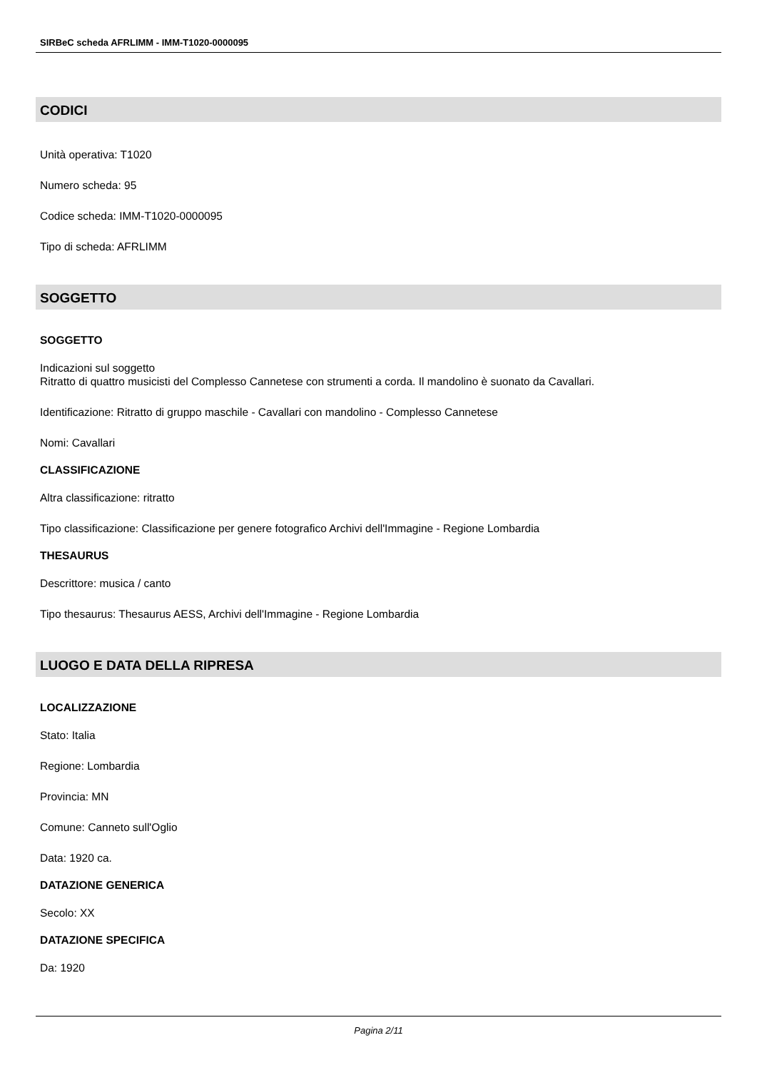SIRBeC scheda AFRLIMM - IMM-T1020-0000095
CODICI
Unità operativa: T1020
Numero scheda: 95
Codice scheda: IMM-T1020-0000095
Tipo di scheda: AFRLIMM
SOGGETTO
SOGGETTO
Indicazioni sul soggetto
Ritratto di quattro musicisti del Complesso Cannetese con strumenti a corda. Il mandolino è suonato da Cavallari.
Identificazione: Ritratto di gruppo maschile - Cavallari con mandolino - Complesso Cannetese
Nomi: Cavallari
CLASSIFICAZIONE
Altra classificazione: ritratto
Tipo classificazione: Classificazione per genere fotografico Archivi dell'Immagine - Regione Lombardia
THESAURUS
Descrittore: musica / canto
Tipo thesaurus: Thesaurus AESS, Archivi dell'Immagine - Regione Lombardia
LUOGO E DATA DELLA RIPRESA
LOCALIZZAZIONE
Stato: Italia
Regione: Lombardia
Provincia: MN
Comune: Canneto sull'Oglio
Data: 1920 ca.
DATAZIONE GENERICA
Secolo: XX
DATAZIONE SPECIFICA
Da: 1920
Pagina 2/11